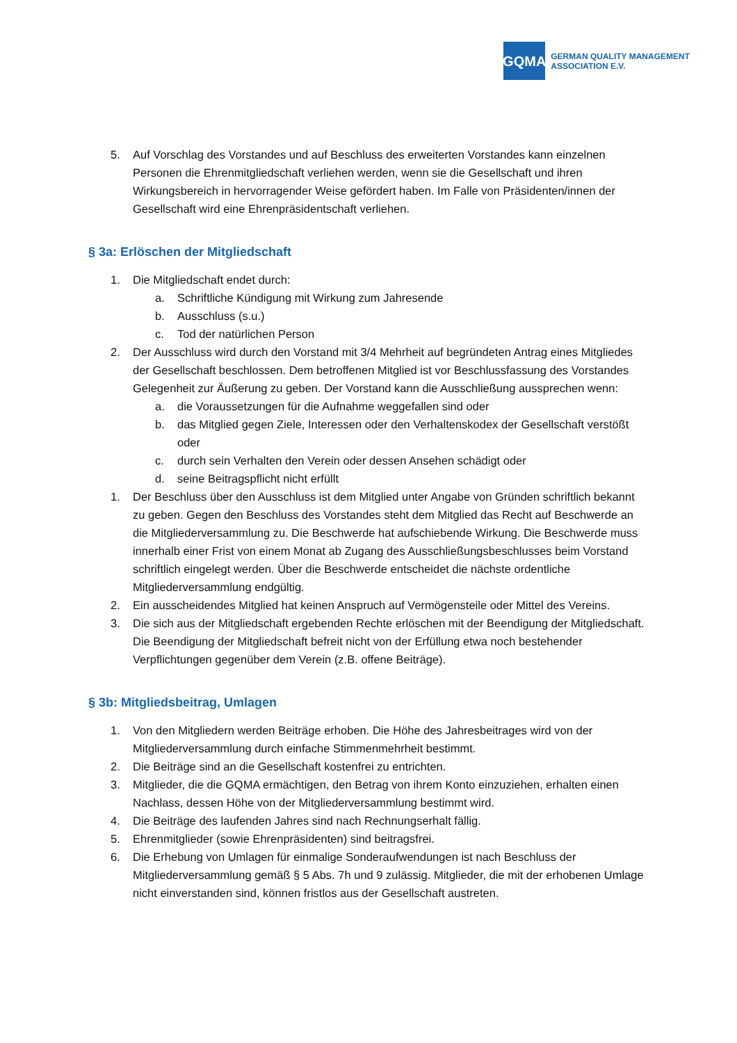GQMA
GERMAN QUALITY MANAGEMENT
ASSOCIATION E.V.
5. Auf Vorschlag des Vorstandes und auf Beschluss des erweiterten Vorstandes kann einzelnen Personen die Ehrenmitgliedschaft verliehen werden, wenn sie die Gesellschaft und ihren Wirkungsbereich in hervorragender Weise gefördert haben. Im Falle von Präsidenten/innen der Gesellschaft wird eine Ehrenpräsidentschaft verliehen.
§ 3a: Erlöschen der Mitgliedschaft
1. Die Mitgliedschaft endet durch:
a. Schriftliche Kündigung mit Wirkung zum Jahresende
b. Ausschluss (s.u.)
c. Tod der natürlichen Person
2. Der Ausschluss wird durch den Vorstand mit 3/4 Mehrheit auf begründeten Antrag eines Mitgliedes der Gesellschaft beschlossen. Dem betroffenen Mitglied ist vor Beschlussfassung des Vorstandes Gelegenheit zur Äußerung zu geben. Der Vorstand kann die Ausschließung aussprechen wenn:
a. die Voraussetzungen für die Aufnahme weggefallen sind oder
b. das Mitglied gegen Ziele, Interessen oder den Verhaltenskodex der Gesellschaft verstößt oder
c. durch sein Verhalten den Verein oder dessen Ansehen schädigt oder
d. seine Beitragspflicht nicht erfüllt
1. Der Beschluss über den Ausschluss ist dem Mitglied unter Angabe von Gründen schriftlich bekannt zu geben. Gegen den Beschluss des Vorstandes steht dem Mitglied das Recht auf Beschwerde an die Mitgliederversammlung zu. Die Beschwerde hat aufschiebende Wirkung. Die Beschwerde muss innerhalb einer Frist von einem Monat ab Zugang des Ausschließungsbeschlusses beim Vorstand schriftlich eingelegt werden. Über die Beschwerde entscheidet die nächste ordentliche Mitgliederversammlung endgültig.
2. Ein ausscheidendes Mitglied hat keinen Anspruch auf Vermögensteile oder Mittel des Vereins.
3. Die sich aus der Mitgliedschaft ergebenden Rechte erlöschen mit der Beendigung der Mitgliedschaft. Die Beendigung der Mitgliedschaft befreit nicht von der Erfüllung etwa noch bestehender Verpflichtungen gegenüber dem Verein (z.B. offene Beiträge).
§ 3b: Mitgliedsbeitrag, Umlagen
1. Von den Mitgliedern werden Beiträge erhoben. Die Höhe des Jahresbeitrages wird von der Mitgliederversammlung durch einfache Stimmenmehrheit bestimmt.
2. Die Beiträge sind an die Gesellschaft kostenfrei zu entrichten.
3. Mitglieder, die die GQMA ermächtigen, den Betrag von ihrem Konto einzuziehen, erhalten einen Nachlass, dessen Höhe von der Mitgliederversammlung bestimmt wird.
4. Die Beiträge des laufenden Jahres sind nach Rechnungserhalt fällig.
5. Ehrenmitglieder (sowie Ehrenpräsidenten) sind beitragsfrei.
6. Die Erhebung von Umlagen für einmalige Sonderaufwendungen ist nach Beschluss der Mitgliederversammlung gemäß § 5 Abs. 7h und 9 zulässig. Mitglieder, die mit der erhobenen Umlage nicht einverstanden sind, können fristlos aus der Gesellschaft austreten.